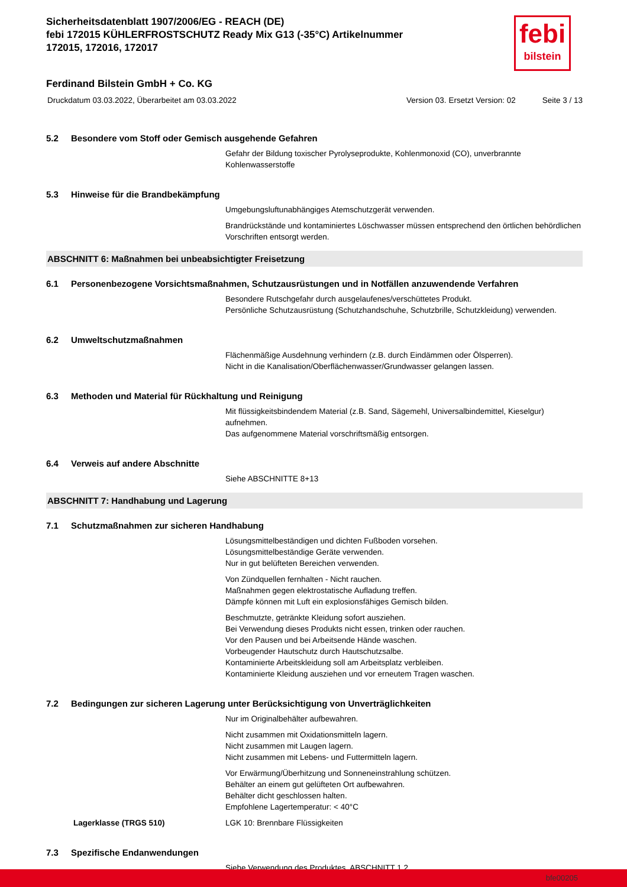febi
bilstein
Sicherheitsdatenblatt 1907/2006/EG - REACH (DE)
febi 172015 KÜHLERFROSTSCHUTZ Ready Mix G13 (-35°C) Artikelnummer 172015, 172016, 172017
Ferdinand Bilstein GmbH + Co. KG
Druckdatum 03.03.2022, Überarbeitet am 03.03.2022 Version 03. Ersetzt Version: 02 Seite 3 / 13
5.2 Besondere vom Stoff oder Gemisch ausgehende Gefahren
Gefahr der Bildung toxischer Pyrolyseprodukte, Kohlenmonoxid (CO), unverbrannte Kohlenwasserstoffe
5.3 Hinweise für die Brandbekämpfung
Umgebungsluftunabhängiges Atemschutzgerät verwenden.
Brandrückstände und kontaminiertes Löschwasser müssen entsprechend den örtlichen behördlichen Vorschriften entsorgt werden.
ABSCHNITT 6: Maßnahmen bei unbeabsichtigter Freisetzung
6.1 Personenbezogene Vorsichtsmaßnahmen, Schutzausrüstungen und in Notfällen anzuwendende Verfahren
Besondere Rutschgefahr durch ausgelaufenes/verschüttetes Produkt.
Persönliche Schutzausrüstung (Schutzhandschuhe, Schutzbrille, Schutzkleidung) verwenden.
6.2 Umweltschutzmaßnahmen
Flächenmäßige Ausdehnung verhindern (z.B. durch Eindämmen oder Ölsperren).
Nicht in die Kanalisation/Oberflächenwasser/Grundwasser gelangen lassen.
6.3 Methoden und Material für Rückhaltung und Reinigung
Mit flüssigkeitsbindendem Material (z.B. Sand, Sägemehl, Universalbindemittel, Kieselgur) aufnehmen.
Das aufgenommene Material vorschriftsmäßig entsorgen.
6.4 Verweis auf andere Abschnitte
Siehe ABSCHNITTE 8+13
ABSCHNITT 7: Handhabung und Lagerung
7.1 Schutzmaßnahmen zur sicheren Handhabung
Lösungsmittelbeständigen und dichten Fußboden vorsehen.
Lösungsmittelbeständige Geräte verwenden.
Nur in gut belüfteten Bereichen verwenden.
Von Zündquellen fernhalten - Nicht rauchen.
Maßnahmen gegen elektrostatische Aufladung treffen.
Dämpfe können mit Luft ein explosionsfähiges Gemisch bilden.
Beschmutzte, getränkte Kleidung sofort ausziehen.
Bei Verwendung dieses Produkts nicht essen, trinken oder rauchen.
Vor den Pausen und bei Arbeitsende Hände waschen.
Vorbeugender Hautschutz durch Hautschutzsalbe.
Kontaminierte Arbeitskleidung soll am Arbeitsplatz verbleiben.
Kontaminierte Kleidung ausziehen und vor erneutem Tragen waschen.
7.2 Bedingungen zur sicheren Lagerung unter Berücksichtigung von Unverträglichkeiten
Nur im Originalbehälter aufbewahren.
Nicht zusammen mit Oxidationsmitteln lagern.
Nicht zusammen mit Laugen lagern.
Nicht zusammen mit Lebens- und Futtermitteln lagern.
Vor Erwärmung/Überhitzung und Sonneneinstrahlung schützen.
Behälter an einem gut gelüfteten Ort aufbewahren.
Behälter dicht geschlossen halten.
Empfohlene Lagertemperatur: < 40°C
Lagerklasse (TRGS 510) LGK 10: Brennbare Flüssigkeiten
7.3 Spezifische Endanwendungen
Siehe Verwendung des Produktes, ABSCHNITT 1.2
bfe00205